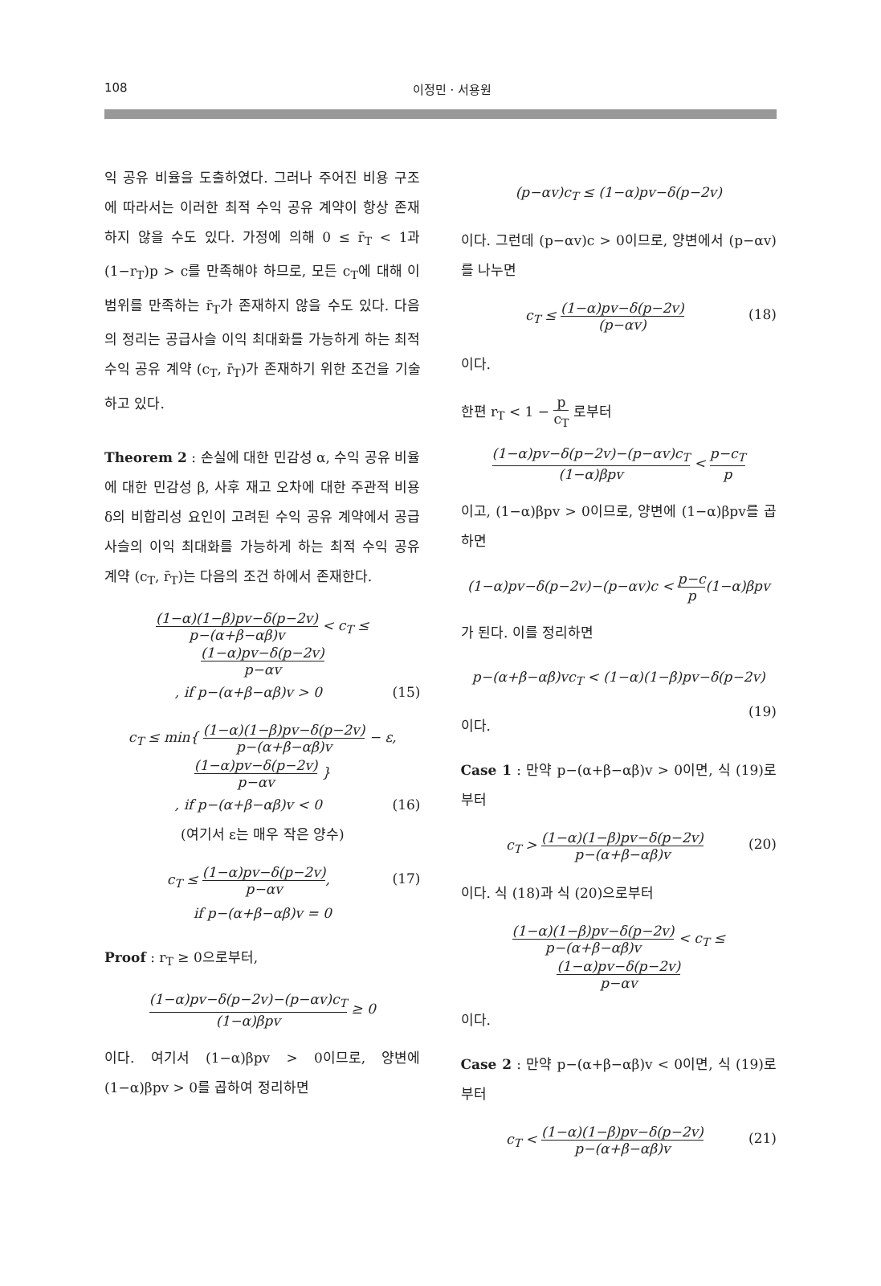108
이정민 · 서용원
익 공유 비율을 도출하였다. 그러나 주어진 비용 구조에 따라서는 이러한 최적 수익 공유 계약이 항상 존재하지 않을 수도 있다. 가정에 의해 0 ≤ r̄<sub>T</sub> < 1과 (1−r<sub>T</sub>)p > c를 만족해야 하므로, 모든 c<sub>T</sub>에 대해 이 범위를 만족하는 r̄<sub>T</sub>가 존재하지 않을 수도 있다. 다음의 정리는 공급사슬 이익 최대화를 가능하게 하는 최적 수익 공유 계약 (c<sub>T</sub>, r̄<sub>T</sub>)가 존재하기 위한 조건을 기술하고 있다.
Theorem 2 : 손실에 대한 민감성 α, 수익 공유 비율에 대한 민감성 β, 사후 재고 오차에 대한 주관적 비용 δ의 비합리성 요인이 고려된 수익 공유 계약에서 공급사슬의 이익 최대화를 가능하게 하는 최적 수익 공유 계약 (c<sub>T</sub>, r̄<sub>T</sub>)는 다음의 조건 하에서 존재한다.
(1−α)(1−β)pv−δ(p−2v) p−(α+β−αβ)v < c<sub>T</sub> ≤ (1−α)pv−δ(p−2v) p−αv
, if p−(α+β−αβ)v > 0 (15)
c<sub>T</sub> ≤ min{ (1−α)(1−β)pv−δ(p−2v) p−(α+β−αβ)v − ε, (1−α)pv−δ(p−2v) p−αv }
, if p−(α+β−αβ)v < 0 (16)
(여기서 ε는 매우 작은 양수)
c<sub>T</sub> ≤ (1−α)pv−δ(p−2v) p−αv, (17)
if p−(α+β−αβ)v = 0
Proof : r<sub>T</sub> ≥ 0으로부터,
(1−α)pv−δ(p−2v)−(p−αv)c<sub>T</sub> (1−α)βpv ≥ 0
이다. 여기서 (1−α)βpv > 0이므로, 양변에 (1−α)βpv > 0를 곱하여 정리하면
(p−αv)c<sub>T</sub> ≤ (1−α)pv−δ(p−2v)
이다. 그런데 (p−αv)c > 0이므로, 양변에서 (p−αv)를 나누면
c<sub>T</sub> ≤ (1−α)pv−δ(p−2v) (p−αv) (18)
이다.
한편 r<sub>T</sub> < 1 − p c<sub>T</sub> 로부터
(1−α)pv−δ(p−2v)−(p−αv)c<sub>T</sub> (1−α)βpv < p−c<sub>T</sub> p
이고, (1−α)βpv > 0이므로, 양변에 (1−α)βpv를 곱하면
(1−α)pv−δ(p−2v)−(p−αv)c < p−c p(1−α)βpv
가 된다. 이를 정리하면
p−(α+β−αβ)vc<sub>T</sub> < (1−α)(1−β)pv−δ(p−2v) (19)
이다.
Case 1 : 만약 p−(α+β−αβ)v > 0이면, 식 (19)로부터
c<sub>T</sub> > (1−α)(1−β)pv−δ(p−2v) p−(α+β−αβ)v (20)
이다. 식 (18)과 식 (20)으로부터
(1−α)(1−β)pv−δ(p−2v) p−(α+β−αβ)v < c<sub>T</sub> ≤ (1−α)pv−δ(p−2v) p−αv
이다.
Case 2 : 만약 p−(α+β−αβ)v < 0이면, 식 (19)로부터
c<sub>T</sub> < (1−α)(1−β)pv−δ(p−2v) p−(α+β−αβ)v (21)